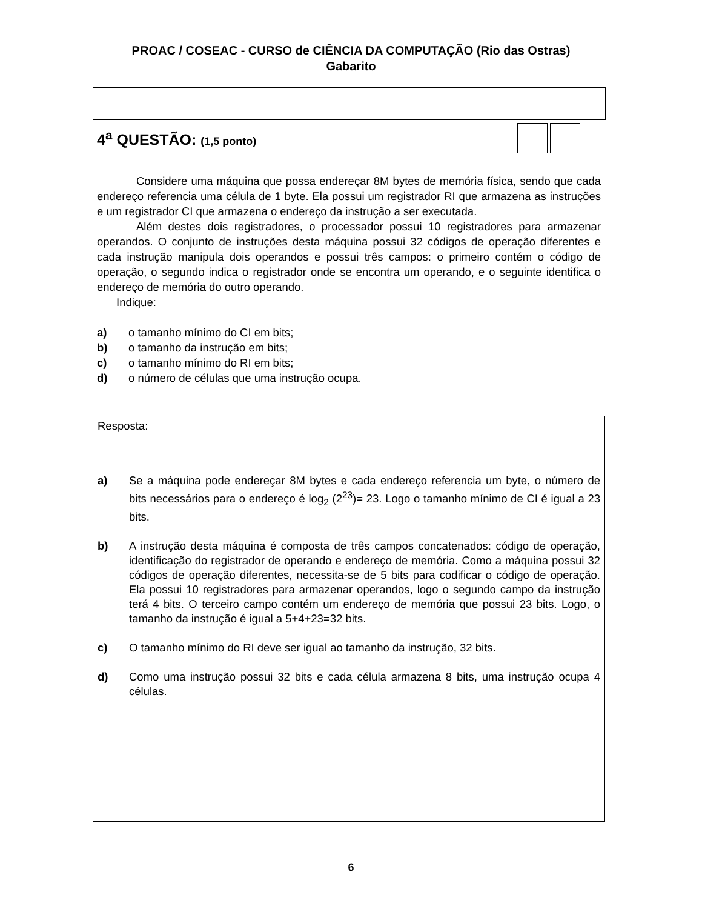PROAC / COSEAC - CURSO de CIÊNCIA DA COMPUTAÇÃO (Rio das Ostras)
Gabarito
4<sup>a</sup> QUESTÃO: (1,5 ponto)
Considere uma máquina que possa endereçar 8M bytes de memória física, sendo que cada endereço referencia uma célula de 1 byte. Ela possui um registrador RI que armazena as instruções e um registrador CI que armazena o endereço da instrução a ser executada.
Além destes dois registradores, o processador possui 10 registradores para armazenar operandos. O conjunto de instruções desta máquina possui 32 códigos de operação diferentes e cada instrução manipula dois operandos e possui três campos: o primeiro contém o código de operação, o segundo indica o registrador onde se encontra um operando, e o seguinte identifica o endereço de memória do outro operando.
Indique:
a) o tamanho mínimo do CI em bits;
b) o tamanho da instrução em bits;
c) o tamanho mínimo do RI em bits;
d) o número de células que uma instrução ocupa.
Resposta:
a) Se a máquina pode endereçar 8M bytes e cada endereço referencia um byte, o número de bits necessários para o endereço é log<sub>2</sub> (2<sup>23</sup>)= 23. Logo o tamanho mínimo de CI é igual a 23 bits.
b) A instrução desta máquina é composta de três campos concatenados: código de operação, identificação do registrador de operando e endereço de memória. Como a máquina possui 32 códigos de operação diferentes, necessita-se de 5 bits para codificar o código de operação. Ela possui 10 registradores para armazenar operandos, logo o segundo campo da instrução terá 4 bits. O terceiro campo contém um endereço de memória que possui 23 bits. Logo, o tamanho da instrução é igual a 5+4+23=32 bits.
c) O tamanho mínimo do RI deve ser igual ao tamanho da instrução, 32 bits.
d) Como uma instrução possui 32 bits e cada célula armazena 8 bits, uma instrução ocupa 4 células.
6